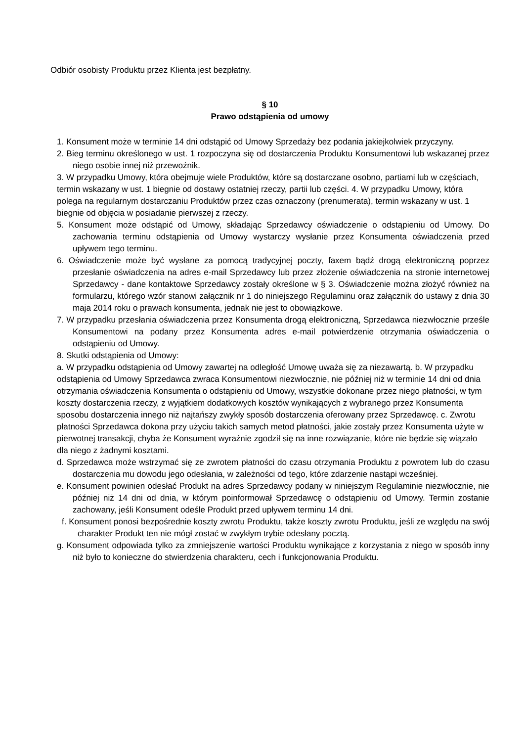Odbiór osobisty Produktu przez Klienta jest bezpłatny.
§ 10
Prawo odstąpienia od umowy
1. Konsument może w terminie 14 dni odstąpić od Umowy Sprzedaży bez podania jakiejkolwiek przyczyny.
2. Bieg terminu określonego w ust. 1 rozpoczyna się od dostarczenia Produktu Konsumentowi lub wskazanej przez niego osobie innej niż przewoźnik.
3. W przypadku Umowy, która obejmuje wiele Produktów, które są dostarczane osobno, partiami lub w częściach, termin wskazany w ust. 1 biegnie od dostawy ostatniej rzeczy, partii lub części. 4. W przypadku Umowy, która polega na regularnym dostarczaniu Produktów przez czas oznaczony (prenumerata), termin wskazany w ust. 1 biegnie od objęcia w posiadanie pierwszej z rzeczy.
5. Konsument może odstąpić od Umowy, składając Sprzedawcy oświadczenie o odstąpieniu od Umowy. Do zachowania terminu odstąpienia od Umowy wystarczy wysłanie przez Konsumenta oświadczenia przed upływem tego terminu.
6. Oświadczenie może być wysłane za pomocą tradycyjnej poczty, faxem bądź drogą elektroniczną poprzez przesłanie oświadczenia na adres e-mail Sprzedawcy lub przez złożenie oświadczenia na stronie internetowej Sprzedawcy - dane kontaktowe Sprzedawcy zostały określone w § 3. Oświadczenie można złożyć również na formularzu, którego wzór stanowi załącznik nr 1 do niniejszego Regulaminu oraz załącznik do ustawy z dnia 30 maja 2014 roku o prawach konsumenta, jednak nie jest to obowiązkowe.
7. W przypadku przesłania oświadczenia przez Konsumenta drogą elektroniczną, Sprzedawca niezwłocznie prześle Konsumentowi na podany przez Konsumenta adres e-mail potwierdzenie otrzymania oświadczenia o odstąpieniu od Umowy.
8. Skutki odstąpienia od Umowy:
a. W przypadku odstąpienia od Umowy zawartej na odległość Umowę uważa się za niezawartą. b. W przypadku odstąpienia od Umowy Sprzedawca zwraca Konsumentowi niezwłocznie, nie później niż w terminie 14 dni od dnia otrzymania oświadczenia Konsumenta o odstąpieniu od Umowy, wszystkie dokonane przez niego płatności, w tym koszty dostarczenia rzeczy, z wyjątkiem dodatkowych kosztów wynikających z wybranego przez Konsumenta sposobu dostarczenia innego niż najtańszy zwykły sposób dostarczenia oferowany przez Sprzedawcę. c. Zwrotu płatności Sprzedawca dokona przy użyciu takich samych metod płatności, jakie zostały przez Konsumenta użyte w pierwotnej transakcji, chyba że Konsument wyraźnie zgodził się na inne rozwiązanie, które nie będzie się wiązało dla niego z żadnymi kosztami.
d. Sprzedawca może wstrzymać się ze zwrotem płatności do czasu otrzymania Produktu z powrotem lub do czasu dostarczenia mu dowodu jego odesłania, w zależności od tego, które zdarzenie nastąpi wcześniej.
e. Konsument powinien odesłać Produkt na adres Sprzedawcy podany w niniejszym Regulaminie niezwłocznie, nie później niż 14 dni od dnia, w którym poinformował Sprzedawcę o odstąpieniu od Umowy. Termin zostanie zachowany, jeśli Konsument odeśle Produkt przed upływem terminu 14 dni.
f. Konsument ponosi bezpośrednie koszty zwrotu Produktu, także koszty zwrotu Produktu, jeśli ze względu na swój charakter Produkt ten nie mógł zostać w zwykłym trybie odesłany pocztą.
g. Konsument odpowiada tylko za zmniejszenie wartości Produktu wynikające z korzystania z niego w sposób inny niż było to konieczne do stwierdzenia charakteru, cech i funkcjonowania Produktu.